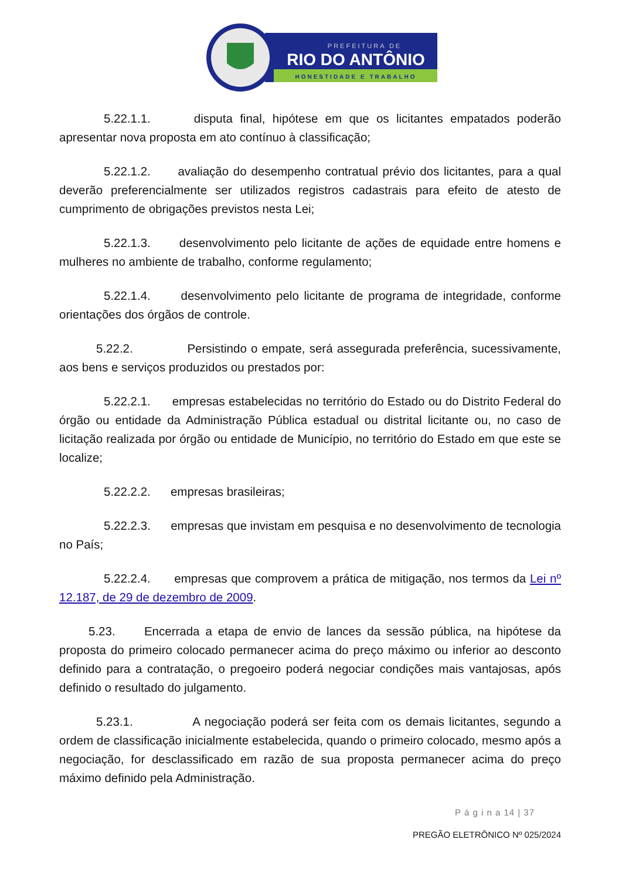PREFEITURA DE
RIO DO ANTÔNIO
HONESTIDADE E TRABALHO
5.22.1.1. disputa final, hipótese em que os licitantes empatados poderão apresentar nova proposta em ato contínuo à classificação;
5.22.1.2. avaliação do desempenho contratual prévio dos licitantes, para a qual deverão preferencialmente ser utilizados registros cadastrais para efeito de atesto de cumprimento de obrigações previstos nesta Lei;
5.22.1.3. desenvolvimento pelo licitante de ações de equidade entre homens e mulheres no ambiente de trabalho, conforme regulamento;
5.22.1.4. desenvolvimento pelo licitante de programa de integridade, conforme orientações dos órgãos de controle.
5.22.2. Persistindo o empate, será assegurada preferência, sucessivamente, aos bens e serviços produzidos ou prestados por:
5.22.2.1. empresas estabelecidas no território do Estado ou do Distrito Federal do órgão ou entidade da Administração Pública estadual ou distrital licitante ou, no caso de licitação realizada por órgão ou entidade de Município, no território do Estado em que este se localize;
5.22.2.2. empresas brasileiras;
5.22.2.3. empresas que invistam em pesquisa e no desenvolvimento de tecnologia no País;
5.22.2.4. empresas que comprovem a prática de mitigação, nos termos da Lei nº 12.187, de 29 de dezembro de 2009.
5.23. Encerrada a etapa de envio de lances da sessão pública, na hipótese da proposta do primeiro colocado permanecer acima do preço máximo ou inferior ao desconto definido para a contratação, o pregoeiro poderá negociar condições mais vantajosas, após definido o resultado do julgamento.
5.23.1. A negociação poderá ser feita com os demais licitantes, segundo a ordem de classificação inicialmente estabelecida, quando o primeiro colocado, mesmo após a negociação, for desclassificado em razão de sua proposta permanecer acima do preço máximo definido pela Administração.
P á g i n a 14 | 37
PREGÃO ELETRÔNICO Nº 025/2024